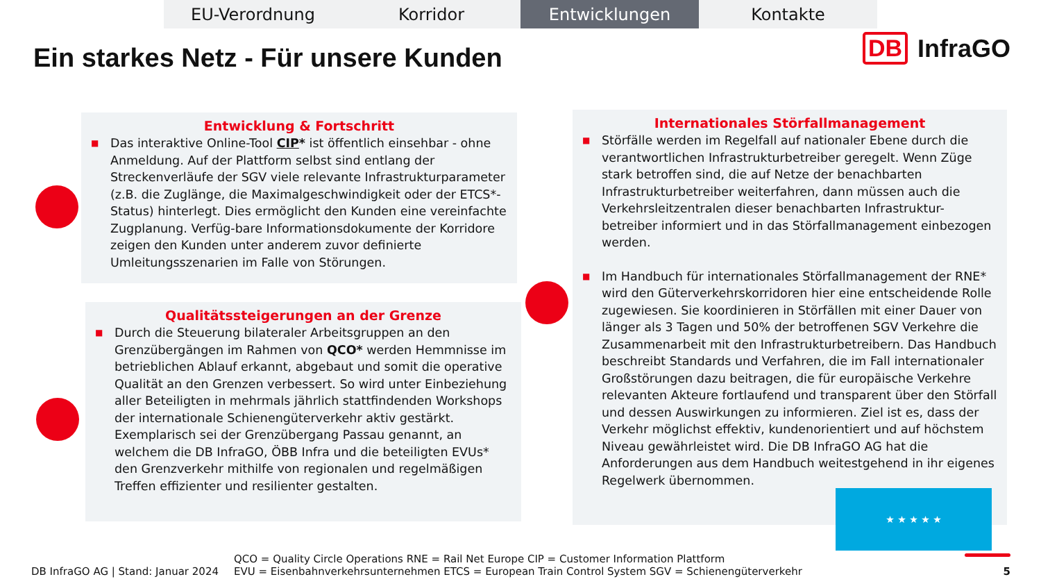EU-Verordnung Korridor Entwicklungen Kontakte
Ein starkes Netz - Für unsere Kunden
DB InfraGO
Entwicklung & Fortschritt
■ Das interaktive Online-Tool CIP* ist öffentlich einsehbar - ohne Anmeldung. Auf der Plattform selbst sind entlang der Streckenverläufe der SGV viele relevante Infrastrukturparameter (z.B. die Zuglänge, die Maximalgeschwindigkeit oder der ETCS*-Status) hinterlegt. Dies ermöglicht den Kunden eine vereinfachte Zugplanung. Verfüg-bare Informationsdokumente der Korridore zeigen den Kunden unter anderem zuvor definierte Umleitungsszenarien im Falle von Störungen.
Qualitätssteigerungen an der Grenze
■ Durch die Steuerung bilateraler Arbeitsgruppen an den Grenzübergängen im Rahmen von QCO* werden Hemmnisse im betrieblichen Ablauf erkannt, abgebaut und somit die operative Qualität an den Grenzen verbessert. So wird unter Einbeziehung aller Beteiligten in mehrmals jährlich stattfindenden Workshops der internationale Schienengüterverkehr aktiv gestärkt. Exemplarisch sei der Grenzübergang Passau genannt, an welchem die DB InfraGO, ÖBB Infra und die beteiligten EVUs* den Grenzverkehr mithilfe von regionalen und regelmäßigen Treffen effizienter und resilienter gestalten.
Internationales Störfallmanagement
■ Störfälle werden im Regelfall auf nationaler Ebene durch die verantwortlichen Infrastrukturbetreiber geregelt. Wenn Züge stark betroffen sind, die auf Netze der benachbarten Infrastrukturbetreiber weiterfahren, dann müssen auch die Verkehrsleitzentralen dieser benachbarten Infrastruktur-betreiber informiert und in das Störfallmanagement einbezogen werden.
■ Im Handbuch für internationales Störfallmanagement der RNE* wird den Güterverkehrskorridoren hier eine entscheidende Rolle zugewiesen. Sie koordinieren in Störfällen mit einer Dauer von länger als 3 Tagen und 50% der betroffenen SGV Verkehre die Zusammenarbeit mit den Infrastrukturbetreibern. Das Handbuch beschreibt Standards und Verfahren, die im Fall internationaler Großstörungen dazu beitragen, die für europäische Verkehre relevanten Akteure fortlaufend und transparent über den Störfall und dessen Auswirkungen zu informieren. Ziel ist es, dass der Verkehr möglichst effektiv, kundenorientiert und auf höchstem Niveau gewährleistet wird. Die DB InfraGO AG hat die Anforderungen aus dem Handbuch weitestgehend in ihr eigenes Regelwerk übernommen.
★ ★ ★ ★ ★
DB InfraGO AG | Stand: Januar 2024
QCO = Quality Circle Operations RNE = Rail Net Europe CIP = Customer Information Plattform
EVU = Eisenbahnverkehrsunternehmen ETCS = European Train Control System SGV = Schienengüterverkehr
5